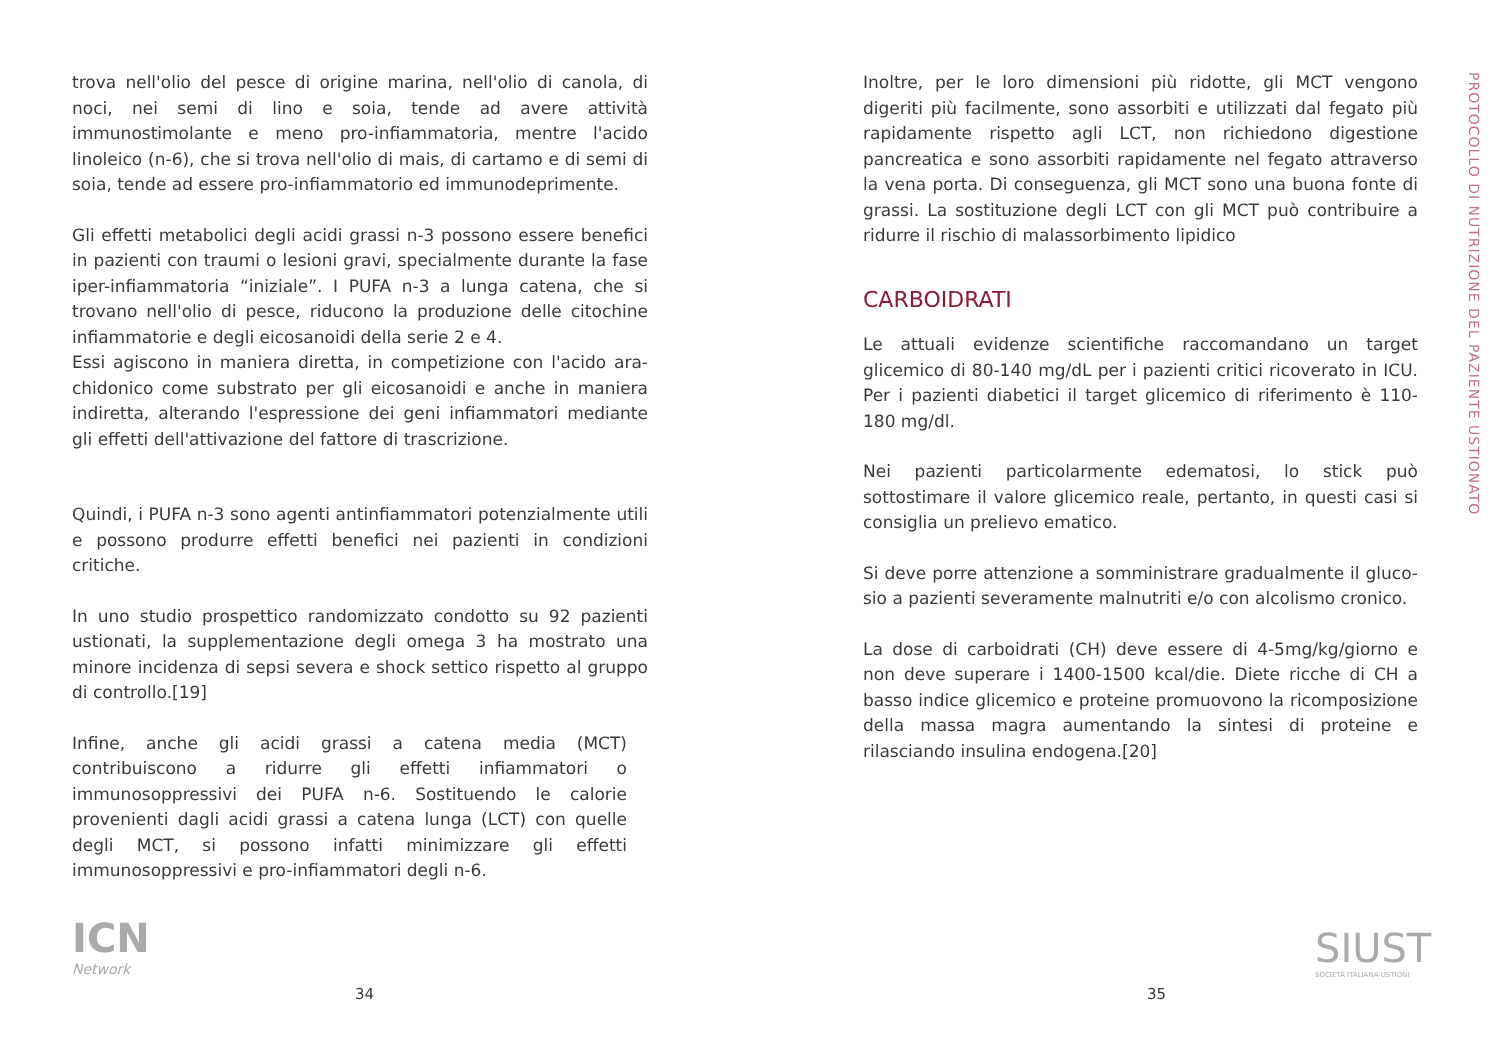trova nell'olio del pesce di origine marina, nell'olio di canola, di noci, nei semi di lino e soia, tende ad avere attività immunostimolante e meno pro-infiammatoria, mentre l'acido linoleico (n-6), che si trova nell'olio di mais, di cartamo e di semi di soia, tende ad essere pro-infiammatorio ed immunodeprimente.
Gli effetti metabolici degli acidi grassi n-3 possono essere benefici in pazienti con traumi o lesioni gravi, specialmente durante la fase iper-infiammatoria “iniziale”. I PUFA n-3 a lunga catena, che si trovano nell'olio di pesce, riducono la produzione delle citochine infiammatorie e degli eicosanoidi della serie 2 e 4.
Essi agiscono in maniera diretta, in competizione con l'acido ara-chidonico come substrato per gli eicosanoidi e anche in maniera indiretta, alterando l'espressione dei geni infiammatori mediante gli effetti dell'attivazione del fattore di trascrizione.
Quindi, i PUFA n-3 sono agenti antinfiammatori potenzialmente utili e possono produrre effetti benefici nei pazienti in condizioni critiche.
In uno studio prospettico randomizzato condotto su 92 pazienti ustionati, la supplementazione degli omega 3 ha mostrato una minore incidenza di sepsi severa e shock settico rispetto al gruppo di controllo.[19]
Infine, anche gli acidi grassi a catena media (MCT) contribuiscono a ridurre gli effetti infiammatori o immunosoppressivi dei PUFA n-6. Sostituendo le calorie provenienti dagli acidi grassi a catena lunga (LCT) con quelle degli MCT, si possono infatti minimizzare gli effetti immunosoppressivi e pro-infiammatori degli n-6.
ICN
Network
34
Inoltre, per le loro dimensioni più ridotte, gli MCT vengono digeriti più facilmente, sono assorbiti e utilizzati dal fegato più rapidamente rispetto agli LCT, non richiedono digestione pancreatica e sono assorbiti rapidamente nel fegato attraverso la vena porta. Di conseguenza, gli MCT sono una buona fonte di grassi. La sostituzione degli LCT con gli MCT può contribuire a ridurre il rischio di malassorbimento lipidico
CARBOIDRATI
Le attuali evidenze scientifiche raccomandano un target glicemico di 80-140 mg/dL per i pazienti critici ricoverato in ICU. Per i pazienti diabetici il target glicemico di riferimento è 110-180 mg/dl.
Nei pazienti particolarmente edematosi, lo stick può sottostimare il valore glicemico reale, pertanto, in questi casi si consiglia un prelievo ematico.
Si deve porre attenzione a somministrare gradualmente il gluco-sio a pazienti severamente malnutriti e/o con alcolismo cronico.
La dose di carboidrati (CH) deve essere di 4-5mg/kg/giorno e non deve superare i 1400-1500 kcal/die. Diete ricche di CH a basso indice glicemico e proteine promuovono la ricomposizione della massa magra aumentando la sintesi di proteine e rilasciando insulina endogena.[20]
PROTOCOLLO DI NUTRIZIONE DEL PAZIENTE USTIONATO
SIUST
SOCIETÀ ITALIANA USTIONI
35